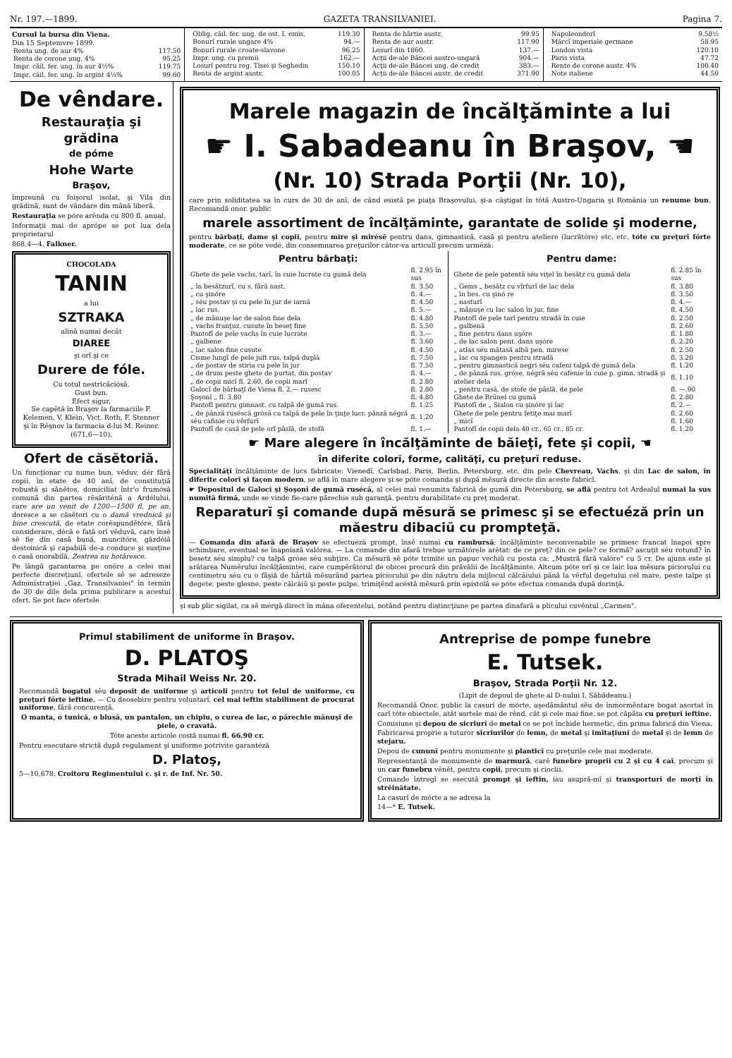Nr. 197.—1899. GAZETA TRANSILVANIEI. Pagina 7.
Cursul la bursa din Viena.
Din 15 Septemvre 1899.
| Renta ung. de aur 4% | 117.50 |
| Renta de corone ung. 4% | 95.25 |
| Impr. căil. fer. ung. în aur 4½% | 119.75 |
| Impr. căil. fer. ung. în argint 4½% | 99.60 |
| Oblig. căil. fer. ung. de ost. I. emis. | 119.30 |
| Bonurĭ rurale ungare 4% | 94.— |
| Bonurĭ rurale croate-slavone | 96.25 |
| Impr. ung. cu premii | 162.— |
| Losurĭ pentru reg. Tisei şi Seghedin | 150.10 |
| Renta de argint austr. | 100.05 |
| Renta de hârtie austr. | 99.95 |
| Renta de aur austr. | 117.90 |
| Losurĭ din 1860. | 137.— |
| Acţii de-ale Băncei austro-ungară | 904.— |
| Acţii de-ale Băncei ung. de credit | 383.— |
| Acţii de-ale Băncei austr. de credit | 371.90 |
| Napoleondorĭ | 9.58½ |
| Mărcĭ imperiale germane | 58.95 |
| London vista | 120.10 |
| Paris vista | 47.72 |
| Rente de corone austr. 4% | 100.40 |
| Note italiene | 44.50 |
De vêndare.
Restauraţia şi grădina
de póme
Hohe Warte
Braşov,
împreună cu foişorul isolat, şi Vila din grădină, sunt de vândare din mână liberă.
Restauraţia se póre arênda cu 800 fl. anual.
Informaţii mai de aprópe se pot lua dela proprietarul
868,4—4. Falkner.
CHOCOLADA
TANIN
a lui
SZTRAKA
alină numai decât
DIAREE
şi orĭ şi ce
Durere de fóle.
Cu totul nestricăciósă.
Gust bun.
Efect sigur.
Se capêtă în Braşov la farmaciile F. Kelemen, V. Klein, Vict. Roth, F. Stenner şi în Rêşnov la farmacia d-lui M. Reiner.
(671,6—10).
Ofert de căsĕtoriă.
Un funcţionar cu nume bun, vĕduv, dér fără copii, în etate de 40 anĭ, de constituţiă robustă şi sănĕtos, domiciliat într'o frumósă comună din partea rĕsăriténă a Ardélului, care are un venit de 1200—1500 fl. pe an, doresce a se căsĕtori cu o damă vrednică şi bine crescută, de etate corĕspundĕtóre, fără considerare, décă e fată orĭ vĕduvă, care însĕ sĕ fie din casă bună, muncitóre, gâzdóiă destoinică şi capabilă de-a conduce şi susţine o casă onorabilă. Zestrea nu hotăresce.
Pe lângă garantarea pe onóre a celei mai perfecte discreţiunĭ, ofertele sĕ se adreseze Administraţiei „Gaz. Transilvaniei" în termin de 30 de dile dela prima publicare a acestui ofert. Se pot face ofertele
Marele magazin de încălţăminte a lui
☛ I. Sabadeanu în Braşov, ☚
(Nr. 10) Strada Porţii (Nr. 10),
care prin soliditatea sa în curs de 30 de anĭ, de când esistă pe piaţa Braşovului, şi-a câştigat în tótă Austro-Ungaria şi România un renume bun. Recomandă onor. public
marele assortiment de încălţăminte, garantate de solide şi moderne,
pentru bărbaţi, dame şi copii, pentru mire şi mirésĕ pentru dans, gimnastică, casă şi pentru ateliere (lucrătóre) etc. etc. tóte cu preţurĭ fórte moderate, ce se póte vedé, din consemnarea preţurilor câtor-va articulĭ precum urmézā:
Pentru bărbaţi:
| Ghete de pele vachs, tarĭ, în cuie lucrate cu gumă dela | fl. 2.95 în sus |
| „ în besătzurĭ, cu s. fără nast. | fl. 3.50 |
| „ cu şinóre | fl. 4.— |
| „ séu postav şi cu pele în jur de iarnă | fl. 4.50 |
| „ lac rus. | fl. 5.— |
| „ de mânuşe lac de salon fine dela | fl. 4.80 |
| „ vachs franţuz. cusute în beseţ fine | fl. 5.50 |
| Pantofĭ de pele vachs în cuie lucrate | fl. 3.— |
| „ galbene | fl. 3.60 |
| „ lac salon fine cusute | fl. 4.50 |
| Cisme lungĭ de pele juft rus. talpă duplă | fl. 7.50 |
| „ de postav de stiria cu pele în jur | fl. 7.50 |
| „ de drum peste ghete de purtat, din postav | fl. 4.— |
| „ de copii micĭ fl. 2.60, de copii marĭ | fl. 2.80 |
| Galocĭ de bărbaţĭ de Viena fl. 2.— rusesc | fl. 2.80 |
| Şoşonĭ „ fl. 3.80 | fl. 4.80 |
| Pantofĭ pentru gimnast. cu talpă de gumă rus. | fl. 1.25 |
| „ de pânză ruséscă grósă cu talpă de pele în ţinţe lucr. pânză négră séu cafinie cu vêrfurĭ | fl. 1.20 |
| Pantofĭ de casă de pele orĭ pâslă, de stofă | fl. 1.— |
Pentru dame:
| Ghete de pele patentă séu viţel în besătz cu gumă dela | fl. 2.85 în sus |
| „ Gems „ besătz cu vîrfurĭ de lac dela | fl. 3.80 |
| „ în bes. cu şinó re | fl. 3.50 |
| „ nasturĭ | fl. 4.— |
| „ mânuşe cu lac salon în jur, fine | fl. 4.50 |
| Pantofĭ de pele tarĭ pentru stradă în cuie | fl. 2.50 |
| „ galbenă | fl. 2.60 |
| „ fine pentru dans uşóre | fl. 1.80 |
| „ de lac salon pent. dans uşóre | fl. 2.20 |
| „ atlas séu mătasă albă pen. mirese | fl. 2.50 |
| „ lac cu spangen pentru stradă | fl. 3.20 |
| „ pentru gimnastică negri séu cafeni talpă de gumă dela | fl. 1.20 |
| „ de pânză rus. gróse, négră séu cafenie în cuie p. gimn. stradă şi atelier dela | fl. 1.10 |
| „ pentru casă, de stofe de pâslă, de pele | fl. —.90 |
| Ghete de Brünel cu gumă | fl. 2.80 |
| Pantofĭ de „ Sialon cu şinóre şi lac | fl. 2.— |
| Ghete de pele pentru fetiţe mai marĭ | fl. 2.60 |
| „ micĭ | fl. 1.60 |
| Pantofĭ de copii dela 40 cr., 65 cr., 85 cr. | fl. 1.20 |
☛ Mare alegere în încălţăminte de băieţi, fete şi copii, ☚
în diferite colorĭ, forme, calităţĭ, cu preţurĭ reduse.
Specialităţĭ încălţăminte de lucs fabricate: Vienedĭ, Carlsbad, Paris, Berlin, Petersburg, etc. din pele Chevreau, Vachs, şi din Lac de salon, în diferite colorĭ şi façon modern, se află în mare alegere şi se póte comanda şi după mĕsură directe din aceste fabricĭ.
☛ Depositul de Galocĭ şi Şoşonĭ de gumă rusécă, al celei mai renumita fabrică de gumă din Petersburg, se află pentru tot Ardealul numai la sus numită firmă, unde se vinde fie-care părechie sub garanţă, pentru durabilitate cu preţ moderat.
Reparaturĭ şi comande după mĕsură se primesc şi se efectuéză prin un măestru dibaciŭ cu prompteţă.
— Comanda din afară de Braşov se efectuézā prompt, însĕ numai cu rambursă; încălţăminte neconvenabile se primesc francat înapoi spre schimbare, eventual se înapoiază valórea. — La comande din afară trebue următórele arĕtat: de ce preţ? din ce pele? ce formă? ascuţit séu rotund? în besetz séu simplu? cu talpă gróse séu subţire. Ca mĕsură sĕ póte trimite un papuc vechiŭ cu posta ca: „Mustră fără valóre" cu 5 cr. De ajuns este şi arătarea Numĕrului încălţămintei, care cumpĕrătorul de obicei procură din prăvălii de încălţăminte. Altcum póte orĭ şi ce laic lua mĕsura piciorului cu centimetru séu cu o făşiă de hârtiă mĕsurând partea piciorului pe din năutru dela mijlocul călcâiului până la vêrful degetului cel mare, peste talpe şi degete, peste glesne, peste călcâiŭ şi peste pulpe, trimiţĕnd acéstă mĕsură prin epistolă se póte efectua comanda după dorinţă.
şi sub plic sigilat, ca sĕ mérgă direct în mâna oferentelui, notând pentru distincţiune pe partea dinafară a plicului cuvêntul „Carmen".
Primul stabiliment de uniforme în Braşov.
D. PLATOŞ
Strada Mihail Weiss Nr. 20.
Recomandă bogatul sĕu deposit de uniforme şi articolĭ pentru tot felul de uniforme, cu preţurĭ fórte ieftine. — Cu deosebire pentru voluntarĭ, cel mai ieftin stabiliment de procurat uniforme, fără concurenţă.
O manta, o tunică, o blusă, un pantalon, un chipiu, o curea de lac, o părechie mânuşĭ de piele, o cravată.
Tóte aceste articole costă numai fl. 66.90 cr.
Pentru esecutare strictă după regulament şi uniforme potrivite garantézā
D. Platoş,
5—10.678. Croitoru Regimentului c. şi r. de Inf. Nr. 50.
Antreprise de pompe funebre
E. Tutsek.
Braşov, Strada Porţii Nr. 12.
(Lipit de depoul de ghete al D-nului I. Săbădeanu.)
Recomandă Onor. public la casurĭ de mórte, aşedământul sĕu de înmormêntare bogat asortat în carĭ tóte obiectele, atât sortele mai de rênd, cât şi cele mai fine, se pot căpăta cu preţurĭ ieftine.
Comisiune şi depou de sicriurĭ de metal ce se pot închide hermetic, din prima fabrică din Viena.
Fabricarea proprie a tuturor sicriurilor de lemn, de metal şi imitaţiunĭ de metal şi de lemn de stejaru.
Depou de cununĭ pentru monumente şi planticĭ cu preţurile cele mai moderate.
Representanţă de monumente de marmură, carĕ funebre proprii cu 2 şi cu 4 caĭ, precum şi un car funebru vênĕt, pentru copii, precum şi cioclii.
Comande întregĭ se esecută prompt şi ieftin, iau asupră-mĭ şi transporturĭ de morţĭ în strĕinătate.
La casurĭ de mórte a se adresa la
14—* E. Tutsek.